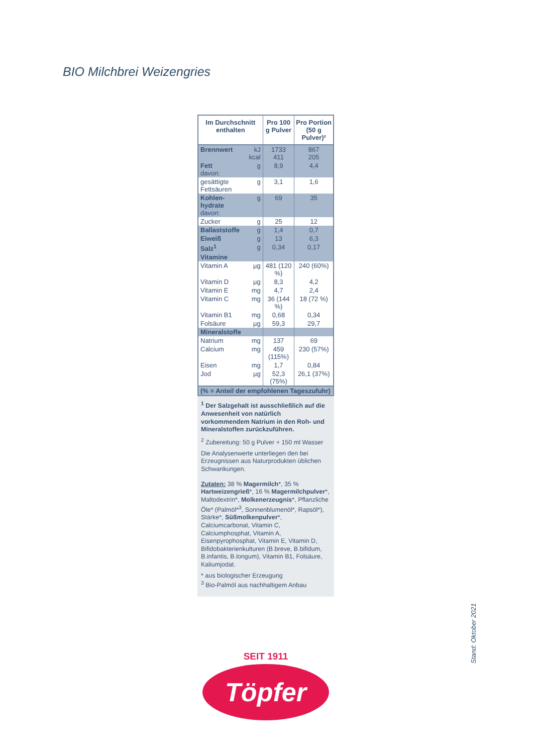BIO Milchbrei Weizengries
| Im Durchschnitt enthalten | | Pro 100 g Pulver | Pro Portion (50 g Pulver)² |
| --- | --- | --- | --- |
| Brennwert | kJ kcal | 1733 411 | 867 205 |
| Fett davon: | g | 8,9 | 4,4 |
| gesättigte Fettsäuren | g | 3,1 | 1,6 |
| Kohlen-hydrate davon: | g | 69 | 35 |
| Zucker | g | 25 | 12 |
| Ballaststoffe | g | 1,4 | 0,7 |
| Eiweiß | g | 13 | 6,3 |
| Salz<sup>1</sup> | g | 0,34 | 0,17 |
| Vitamine | | | |
| Vitamin A | µg | 481 (120 %) | 240 (60%) |
| Vitamin D | µg | 8,3 | 4,2 |
| Vitamin E | mg | 4,7 | 2,4 |
| Vitamin C | mg | 36 (144 %) | 18 (72 %) |
| Vitamin B1 | mg | 0,68 | 0,34 |
| Folsäure | µg | 59,3 | 29,7 |
| Mineralstoffe | | | |
| Natrium | mg | 137 | 69 |
| Calcium | mg | 459 (115%) | 230 (57%) |
| Eisen | mg | 1,7 | 0,84 |
| Jod | µg | 52,3 (75%) | 26,1 (37%) |
| (% = Anteil der empfohlenen Tageszufuhr) | | | |
<sup>1</sup> Der Salzgehalt ist ausschließlich auf die Anwesenheit von natürlich vorkommendem Natrium in den Roh- und Mineralstoffen zurückzuführen.
<sup>2</sup> Zubereitung: 50 g Pulver + 150 ml Wasser
Die Analysenwerte unterliegen den bei Erzeugnissen aus Naturprodukten üblichen Schwankungen.
Zutaten: 38 % Magermilch*, 35 % Hartweizengrieß*, 16 % Magermilchpulver*, Maltodextrin*, Molkenerzeugnis*, Pflanzliche Öle* (Palmöl*<sup>3</sup>, Sonnenblumenöl*, Rapsöl*), Stärke*, Süßmolkenpulver*, Calciumcarbonat, Vitamin C, Calciumphosphat, Vitamin A, Eisenpyrophosphat, Vitamin E, Vitamin D, Bifidobakterienkulturen (B.breve, B.bifidum, B.infantis, B.longum), Vitamin B1, Folsäure, Kaliumjodat.
* aus biologischer Erzeugung
<sup>3</sup> Bio-Palmöl aus nachhaltigem Anbau
SEIT 1911
Töpfer
Stand: Oktober 2021